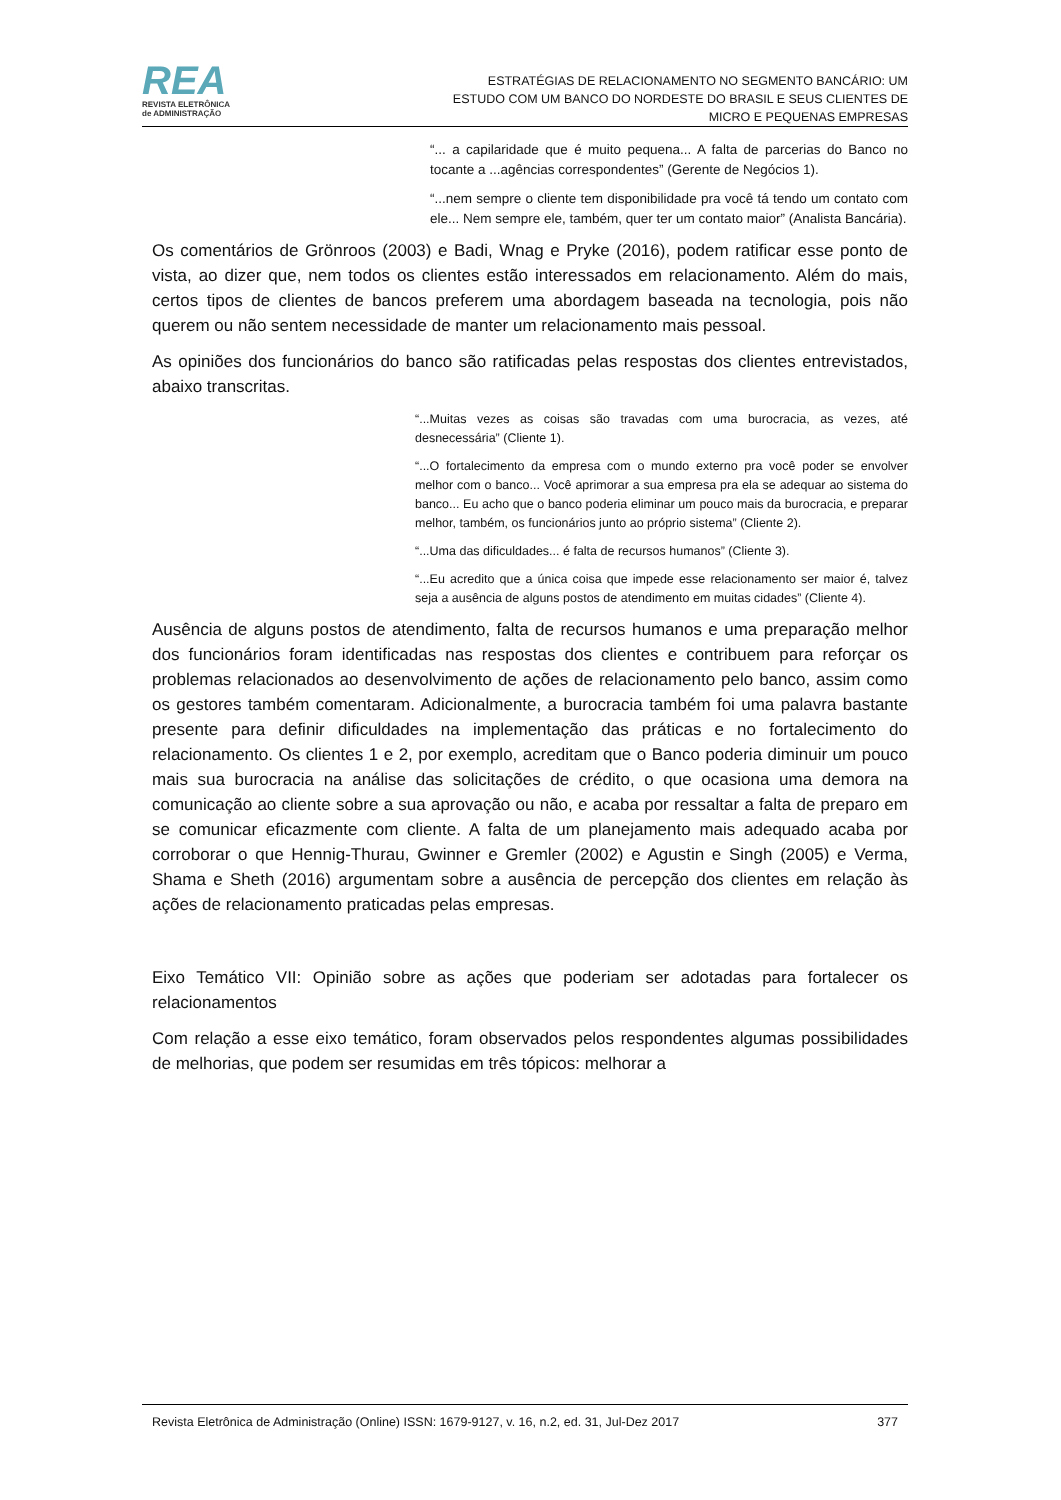REA
REVISTA ELETRÔNICA
de ADMINISTRAÇÃO
ESTRATÉGIAS DE RELACIONAMENTO NO SEGMENTO BANCÁRIO: UM
ESTUDO COM UM BANCO DO NORDESTE DO BRASIL E SEUS CLIENTES DE
MICRO E PEQUENAS EMPRESAS
“... a capilaridade que é muito pequena... A falta de parcerias do Banco no tocante a ...agências correspondentes” (Gerente de Negócios 1).
“...nem sempre o cliente tem disponibilidade pra você tá tendo um contato com ele... Nem sempre ele, também, quer ter um contato maior” (Analista Bancária).
Os comentários de Grönroos (2003) e Badi, Wnag e Pryke (2016), podem ratificar esse ponto de vista, ao dizer que, nem todos os clientes estão interessados em relacionamento. Além do mais, certos tipos de clientes de bancos preferem uma abordagem baseada na tecnologia, pois não querem ou não sentem necessidade de manter um relacionamento mais pessoal.
As opiniões dos funcionários do banco são ratificadas pelas respostas dos clientes entrevistados, abaixo transcritas.
“...Muitas vezes as coisas são travadas com uma burocracia, as vezes, até desnecessária” (Cliente 1).
“...O fortalecimento da empresa com o mundo externo pra você poder se envolver melhor com o banco... Você aprimorar a sua empresa pra ela se adequar ao sistema do banco... Eu acho que o banco poderia eliminar um pouco mais da burocracia, e preparar melhor, também, os funcionários junto ao próprio sistema” (Cliente 2).
“...Uma das dificuldades... é falta de recursos humanos” (Cliente 3).
“...Eu acredito que a única coisa que impede esse relacionamento ser maior é, talvez seja a ausência de alguns postos de atendimento em muitas cidades” (Cliente 4).
Ausência de alguns postos de atendimento, falta de recursos humanos e uma preparação melhor dos funcionários foram identificadas nas respostas dos clientes e contribuem para reforçar os problemas relacionados ao desenvolvimento de ações de relacionamento pelo banco, assim como os gestores também comentaram. Adicionalmente, a burocracia também foi uma palavra bastante presente para definir dificuldades na implementação das práticas e no fortalecimento do relacionamento. Os clientes 1 e 2, por exemplo, acreditam que o Banco poderia diminuir um pouco mais sua burocracia na análise das solicitações de crédito, o que ocasiona uma demora na comunicação ao cliente sobre a sua aprovação ou não, e acaba por ressaltar a falta de preparo em se comunicar eficazmente com cliente. A falta de um planejamento mais adequado acaba por corroborar o que Hennig-Thurau, Gwinner e Gremler (2002) e Agustin e Singh (2005) e Verma, Shama e Sheth (2016) argumentam sobre a ausência de percepção dos clientes em relação às ações de relacionamento praticadas pelas empresas.
Eixo Temático VII: Opinião sobre as ações que poderiam ser adotadas para fortalecer os relacionamentos
Com relação a esse eixo temático, foram observados pelos respondentes algumas possibilidades de melhorias, que podem ser resumidas em três tópicos: melhorar a
Revista Eletrônica de Administração (Online) ISSN: 1679-9127, v. 16, n.2, ed. 31, Jul-Dez 2017 377